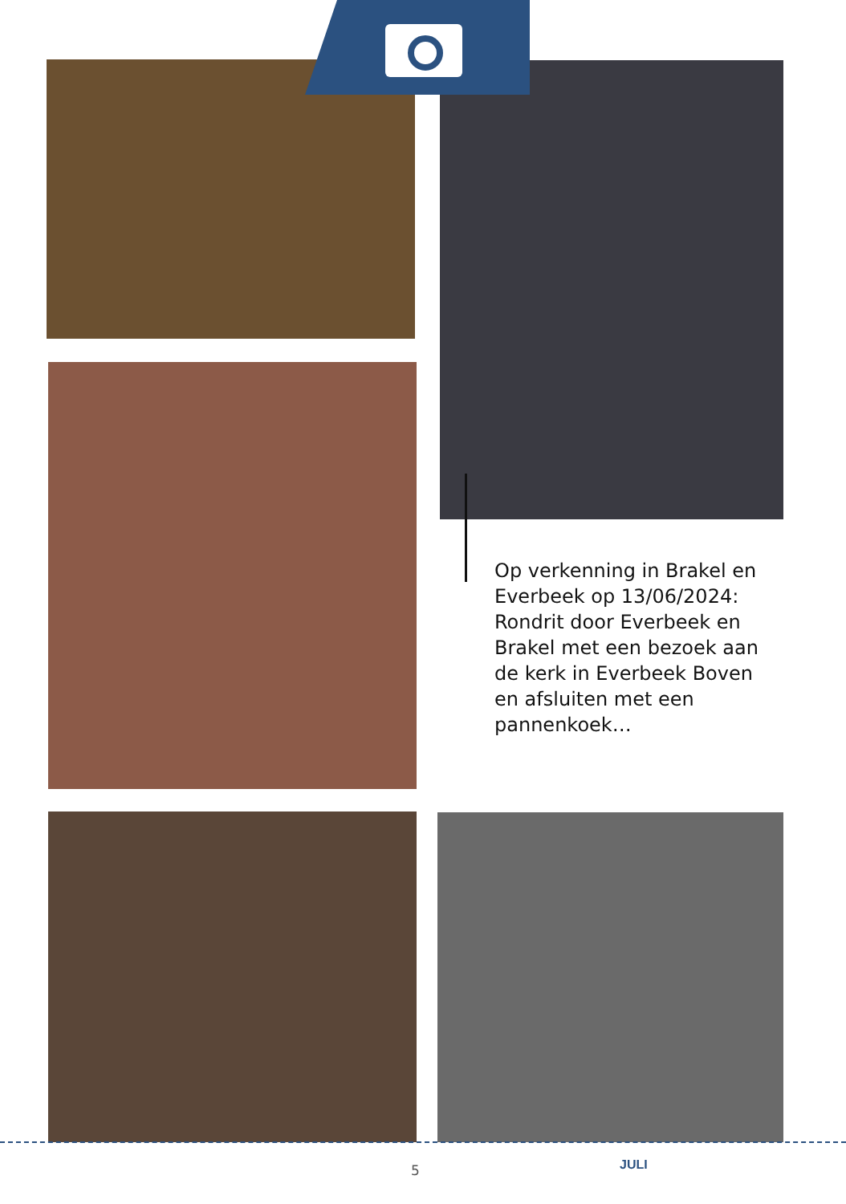Op verkenning in Brakel en Everbeek op 13/06/2024: Rondrit door Everbeek en Brakel met een bezoek aan de kerk in Everbeek Boven en afsluiten met een pannenkoek…
5 JULI